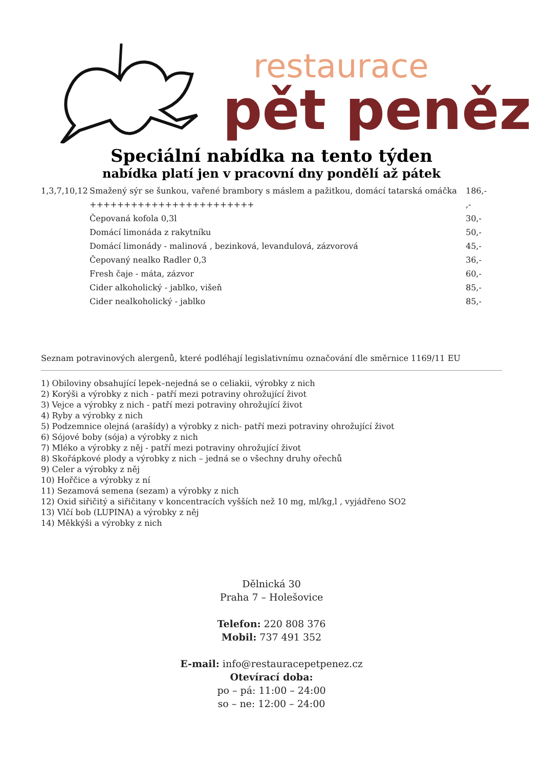restaurace
pět peněz
Speciální nabídka na tento týden
nabídka platí jen v pracovní dny pondělí až pátek
| 1,3,7,10,12 | Smažený sýr se šunkou, vařené brambory s máslem a pažitkou, domácí tatarská omáčka | 186,- |
| | ++++++++++++++++++++++++ | ,- |
| | Čepovaná kofola 0,3l | 30,- |
| | Domácí limonáda z rakytníku | 50,- |
| | Domácí limonády - malinová , bezinková, levandulová, zázvorová | 45,- |
| | Čepovaný nealko Radler 0,3 | 36,- |
| | Fresh čaje - máta, zázvor | 60,- |
| | Cider alkoholický - jablko, višeň | 85,- |
| | Cider nealkoholický - jablko | 85,- |
Seznam potravinových alergenů, které podléhají legislativnímu označování dle směrnice 1169/11 EU
1) Obiloviny obsahující lepek–nejedná se o celiakii, výrobky z nich
2) Korýši a výrobky z nich - patří mezi potraviny ohrožující život
3) Vejce a výrobky z nich - patří mezi potraviny ohrožující život
4) Ryby a výrobky z nich
5) Podzemnice olejná (arašídy) a výrobky z nich- patří mezi potraviny ohrožující život
6) Sójové boby (sója) a výrobky z nich
7) Mléko a výrobky z něj - patří mezi potraviny ohrožující život
8) Skořápkové plody a výrobky z nich – jedná se o všechny druhy ořechů
9) Celer a výrobky z něj
10) Hořčice a výrobky z ní
11) Sezamová semena (sezam) a výrobky z nich
12) Oxid siřičitý a siřičitany v koncentracích vyšších než 10 mg, ml/kg,l , vyjádřeno SO2
13) Vlčí bob (LUPINA) a výrobky z něj
14) Měkkýši a výrobky z nich
Dělnická 30
Praha 7 – Holešovice
Telefon: 220 808 376
Mobil: 737 491 352
E-mail: info@restauracepetpenez.cz
Otevírací doba:
po – pá: 11:00 – 24:00
so – ne: 12:00 – 24:00